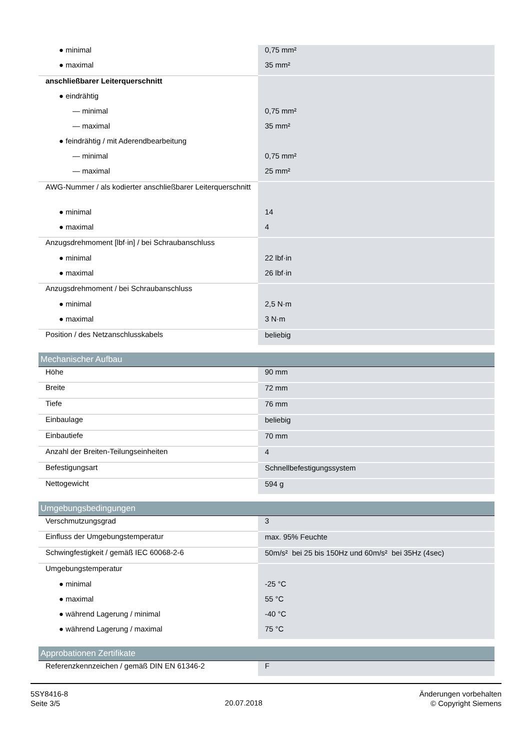| ● minimal | 0,75 mm² |
| ● maximal | 35 mm² |
| anschließbarer Leiterquerschnitt | |
| ● eindrähtig | |
| — minimal | 0,75 mm² |
| — maximal | 35 mm² |
| ● feindrähtig / mit Aderendbearbeitung | |
| — minimal | 0,75 mm² |
| — maximal | 25 mm² |
| AWG-Nummer / als kodierter anschließbarer Leiterquerschnitt | |
| ● minimal | 14 |
| ● maximal | 4 |
| Anzugsdrehmoment [lbf·in] / bei Schraubanschluss | |
| ● minimal | 22 lbf·in |
| ● maximal | 26 lbf·in |
| Anzugsdrehmoment / bei Schraubanschluss | |
| ● minimal | 2,5 N·m |
| ● maximal | 3 N·m |
| Position / des Netzanschlusskabels | beliebig |
| Mechanischer Aufbau | |
| Höhe | 90 mm |
| Breite | 72 mm |
| Tiefe | 76 mm |
| Einbaulage | beliebig |
| Einbautiefe | 70 mm |
| Anzahl der Breiten-Teilungseinheiten | 4 |
| Befestigungsart | Schnellbefestigungssystem |
| Nettogewicht | 594 g |
| Umgebungsbedingungen | |
| Verschmutzungsgrad | 3 |
| Einfluss der Umgebungstemperatur | max. 95% Feuchte |
| Schwingfestigkeit / gemäß IEC 60068-2-6 | 50m/s² bei 25 bis 150Hz und 60m/s² bei 35Hz (4sec) |
| Umgebungstemperatur | |
| ● minimal | -25 °C |
| ● maximal | 55 °C |
| ● während Lagerung / minimal | -40 °C |
| ● während Lagerung / maximal | 75 °C |
| Approbationen Zertifikate | |
| Referenzkennzeichen / gemäß DIN EN 61346-2 | F |
5SY8416-8
Seite 3/5
20.07.2018
Änderungen vorbehalten
© Copyright Siemens